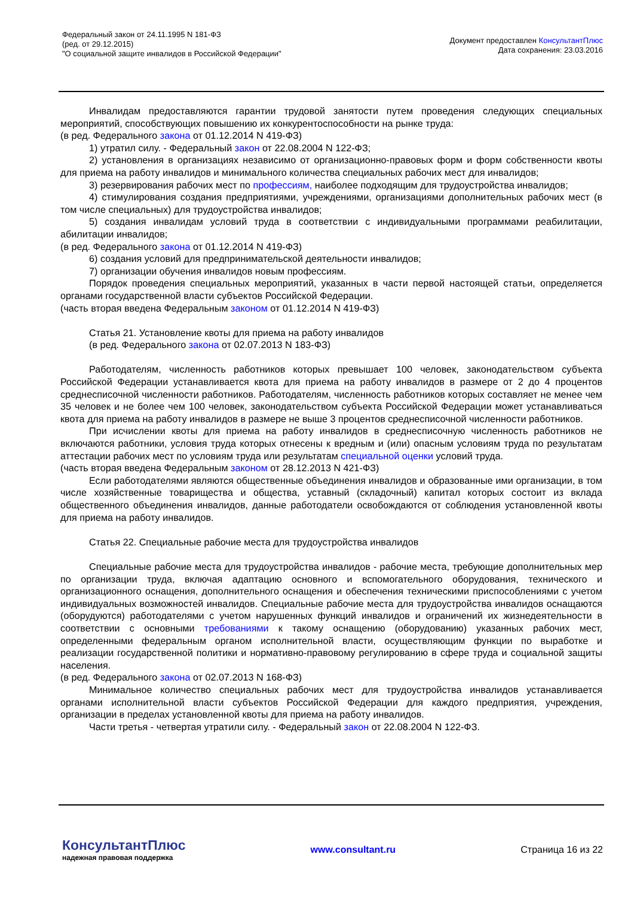Федеральный закон от 24.11.1995 N 181-ФЗ
(ред. от 29.12.2015)
"О социальной защите инвалидов в Российской Федерации"
Документ предоставлен КонсультантПлюс
Дата сохранения: 23.03.2016
Инвалидам предоставляются гарантии трудовой занятости путем проведения следующих специальных мероприятий, способствующих повышению их конкурентоспособности на рынке труда:
(в ред. Федерального закона от 01.12.2014 N 419-ФЗ)
1) утратил силу. - Федеральный закон от 22.08.2004 N 122-ФЗ;
2) установления в организациях независимо от организационно-правовых форм и форм собственности квоты для приема на работу инвалидов и минимального количества специальных рабочих мест для инвалидов;
3) резервирования рабочих мест по профессиям, наиболее подходящим для трудоустройства инвалидов;
4) стимулирования создания предприятиями, учреждениями, организациями дополнительных рабочих мест (в том числе специальных) для трудоустройства инвалидов;
5) создания инвалидам условий труда в соответствии с индивидуальными программами реабилитации, абилитации инвалидов;
(в ред. Федерального закона от 01.12.2014 N 419-ФЗ)
6) создания условий для предпринимательской деятельности инвалидов;
7) организации обучения инвалидов новым профессиям.
Порядок проведения специальных мероприятий, указанных в части первой настоящей статьи, определяется органами государственной власти субъектов Российской Федерации.
(часть вторая введена Федеральным законом от 01.12.2014 N 419-ФЗ)
Статья 21. Установление квоты для приема на работу инвалидов
(в ред. Федерального закона от 02.07.2013 N 183-ФЗ)
Работодателям, численность работников которых превышает 100 человек, законодательством субъекта Российской Федерации устанавливается квота для приема на работу инвалидов в размере от 2 до 4 процентов среднесписочной численности работников. Работодателям, численность работников которых составляет не менее чем 35 человек и не более чем 100 человек, законодательством субъекта Российской Федерации может устанавливаться квота для приема на работу инвалидов в размере не выше 3 процентов среднесписочной численности работников.
При исчислении квоты для приема на работу инвалидов в среднесписочную численность работников не включаются работники, условия труда которых отнесены к вредным и (или) опасным условиям труда по результатам аттестации рабочих мест по условиям труда или результатам специальной оценки условий труда.
(часть вторая введена Федеральным законом от 28.12.2013 N 421-ФЗ)
Если работодателями являются общественные объединения инвалидов и образованные ими организации, в том числе хозяйственные товарищества и общества, уставный (складочный) капитал которых состоит из вклада общественного объединения инвалидов, данные работодатели освобождаются от соблюдения установленной квоты для приема на работу инвалидов.
Статья 22. Специальные рабочие места для трудоустройства инвалидов
Специальные рабочие места для трудоустройства инвалидов - рабочие места, требующие дополнительных мер по организации труда, включая адаптацию основного и вспомогательного оборудования, технического и организационного оснащения, дополнительного оснащения и обеспечения техническими приспособлениями с учетом индивидуальных возможностей инвалидов. Специальные рабочие места для трудоустройства инвалидов оснащаются (оборудуются) работодателями с учетом нарушенных функций инвалидов и ограничений их жизнедеятельности в соответствии с основными требованиями к такому оснащению (оборудованию) указанных рабочих мест, определенными федеральным органом исполнительной власти, осуществляющим функции по выработке и реализации государственной политики и нормативно-правовому регулированию в сфере труда и социальной защиты населения.
(в ред. Федерального закона от 02.07.2013 N 168-ФЗ)
Минимальное количество специальных рабочих мест для трудоустройства инвалидов устанавливается органами исполнительной власти субъектов Российской Федерации для каждого предприятия, учреждения, организации в пределах установленной квоты для приема на работу инвалидов.
Части третья - четвертая утратили силу. - Федеральный закон от 22.08.2004 N 122-ФЗ.
КонсультантПлюс
надежная правовая поддержка
www.consultant.ru Страница 16 из 22